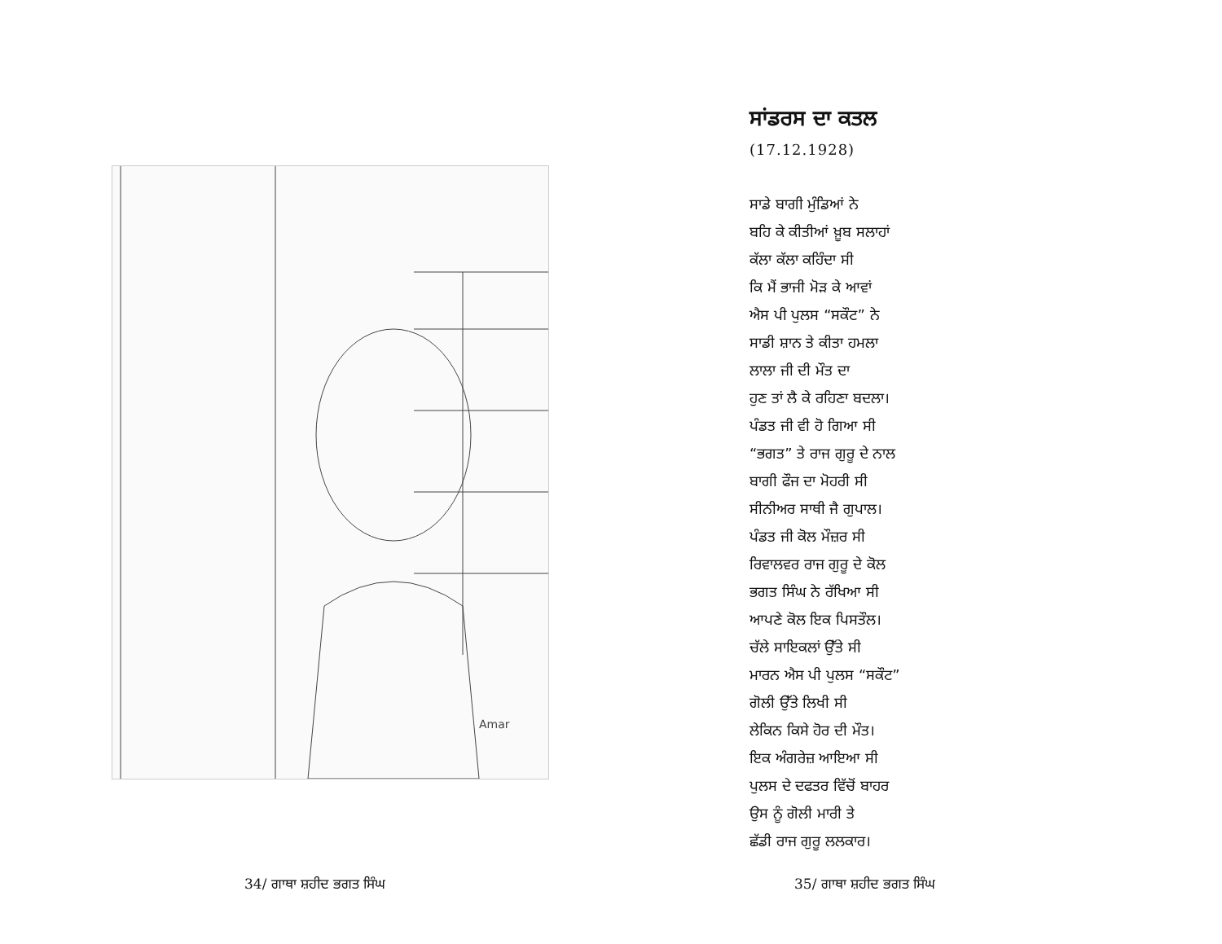Amar
34/ ਗਾਥਾ ਸ਼ਹੀਦ ਭਗਤ ਸਿੰਘ
ਸਾਂਡਰਸ ਦਾ ਕਤਲ
(17.12.1928)
ਸਾਡੇ ਬਾਗੀ ਮੁੰਡਿਆਂ ਨੇ
ਬਹਿ ਕੇ ਕੀਤੀਆਂ ਖ਼ੂਬ ਸਲਾਹਾਂ
ਕੱਲਾ ਕੱਲਾ ਕਹਿੰਦਾ ਸੀ
ਕਿ ਮੈਂ ਭਾਜੀ ਮੋੜ ਕੇ ਆਵਾਂ
ਐਸ ਪੀ ਪੁਲਸ “ਸਕੌਟ” ਨੇ
ਸਾਡੀ ਸ਼ਾਨ ਤੇ ਕੀਤਾ ਹਮਲਾ
ਲਾਲਾ ਜੀ ਦੀ ਮੌਤ ਦਾ
ਹੁਣ ਤਾਂ ਲੈ ਕੇ ਰਹਿਣਾ ਬਦਲਾ।
ਪੰਡਤ ਜੀ ਵੀ ਹੋ ਗਿਆ ਸੀ
“ਭਗਤ” ਤੇ ਰਾਜ ਗੁਰੂ ਦੇ ਨਾਲ
ਬਾਗੀ ਫੌਜ ਦਾ ਮੋਹਰੀ ਸੀ
ਸੀਨੀਅਰ ਸਾਥੀ ਜੈ ਗੁਪਾਲ।
ਪੰਡਤ ਜੀ ਕੋਲ ਮੌਜ਼ਰ ਸੀ
ਰਿਵਾਲਵਰ ਰਾਜ ਗੁਰੂ ਦੇ ਕੋਲ
ਭਗਤ ਸਿੰਘ ਨੇ ਰੱਖਿਆ ਸੀ
ਆਪਣੇ ਕੋਲ ਇਕ ਪਿਸਤੌਲ।
ਚੱਲੇ ਸਾਇਕਲਾਂ ਉੱਤੇ ਸੀ
ਮਾਰਨ ਐਸ ਪੀ ਪੁਲਸ “ਸਕੌਟ”
ਗੋਲੀ ਉੱਤੇ ਲਿਖੀ ਸੀ
ਲੇਕਿਨ ਕਿਸੇ ਹੋਰ ਦੀ ਮੌਤ।
ਇਕ ਅੰਗਰੇਜ਼ ਆਇਆ ਸੀ
ਪੁਲਸ ਦੇ ਦਫਤਰ ਵਿੱਚੋਂ ਬਾਹਰ
ਉਸ ਨੂੰ ਗੋਲੀ ਮਾਰੀ ਤੇ
ਛੱਡੀ ਰਾਜ ਗੁਰੂ ਲਲਕਾਰ।
35/ ਗਾਥਾ ਸ਼ਹੀਦ ਭਗਤ ਸਿੰਘ